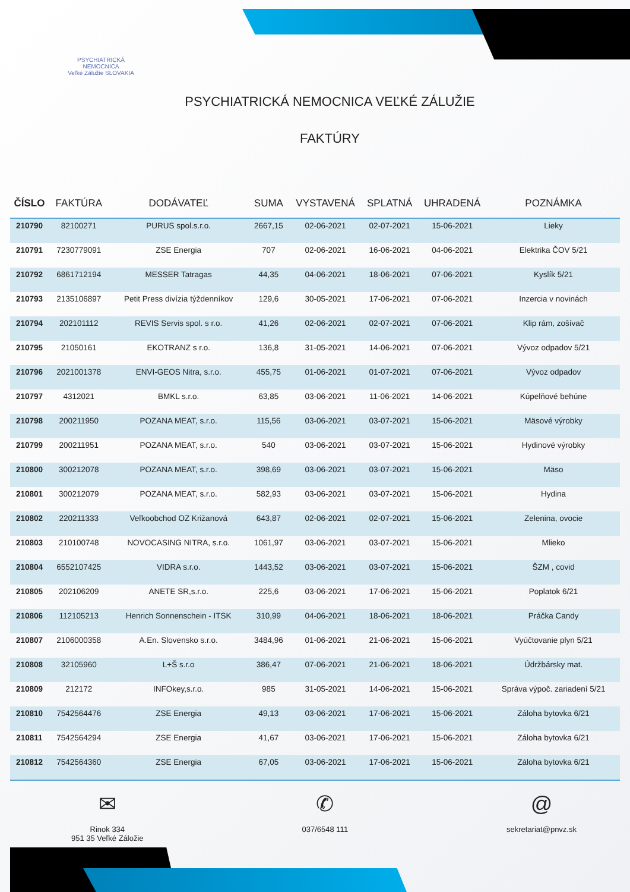PSYCHIATRICKÁ NEMOCNICA
Veľké Záluž­ie SLOVAKIA
PSYCHIATRICKÁ NEMOCNICA VEĽKÉ ZÁLUŽIE
FAKTÚRY
| ČÍSLO | FAKTÚRA | DODÁVATEĽ | SUMA | VYSTAVENÁ | SPLATNÁ | UHRADENÁ | POZNÁMKA |
| --- | --- | --- | --- | --- | --- | --- | --- |
| 210790 | 82100271 | PURUS spol.s.r.o. | 2667,15 | 02-06-2021 | 02-07-2021 | 15-06-2021 | Lieky |
| 210791 | 7230779091 | ZSE Energia | 707 | 02-06-2021 | 16-06-2021 | 04-06-2021 | Elektrika ČOV 5/21 |
| 210792 | 6861712194 | MESSER Tatragas | 44,35 | 04-06-2021 | 18-06-2021 | 07-06-2021 | Kyslík 5/21 |
| 210793 | 2135106897 | Petit Press divízia týždenníkov | 129,6 | 30-05-2021 | 17-06-2021 | 07-06-2021 | Inzercia v novinách |
| 210794 | 202101112 | REVIS Servis spol. s r.o. | 41,26 | 02-06-2021 | 02-07-2021 | 07-06-2021 | Klip rám, zošívač |
| 210795 | 21050161 | EKOTRANZ s r.o. | 136,8 | 31-05-2021 | 14-06-2021 | 07-06-2021 | Vývoz odpadov 5/21 |
| 210796 | 2021001378 | ENVI-GEOS Nitra, s.r.o. | 455,75 | 01-06-2021 | 01-07-2021 | 07-06-2021 | Vývoz odpadov |
| 210797 | 4312021 | BMKL s.r.o. | 63,85 | 03-06-2021 | 11-06-2021 | 14-06-2021 | Kúpelňové behúne |
| 210798 | 200211950 | POZANA MEAT, s.r.o. | 115,56 | 03-06-2021 | 03-07-2021 | 15-06-2021 | Mäsové výrobky |
| 210799 | 200211951 | POZANA MEAT, s.r.o. | 540 | 03-06-2021 | 03-07-2021 | 15-06-2021 | Hydinové výrobky |
| 210800 | 300212078 | POZANA MEAT, s.r.o. | 398,69 | 03-06-2021 | 03-07-2021 | 15-06-2021 | Mäso |
| 210801 | 300212079 | POZANA MEAT, s.r.o. | 582,93 | 03-06-2021 | 03-07-2021 | 15-06-2021 | Hydina |
| 210802 | 220211333 | Veľkoobchod OZ Križanová | 643,87 | 02-06-2021 | 02-07-2021 | 15-06-2021 | Zelenina, ovocie |
| 210803 | 210100748 | NOVOCASING NITRA, s.r.o. | 1061,97 | 03-06-2021 | 03-07-2021 | 15-06-2021 | Mlieko |
| 210804 | 6552107425 | VIDRA s.r.o. | 1443,52 | 03-06-2021 | 03-07-2021 | 15-06-2021 | ŠZM , covid |
| 210805 | 202106209 | ANETE SR,s.r.o. | 225,6 | 03-06-2021 | 17-06-2021 | 15-06-2021 | Poplatok 6/21 |
| 210806 | 112105213 | Henrich Sonnenschein - ITSK | 310,99 | 04-06-2021 | 18-06-2021 | 18-06-2021 | Práčka Candy |
| 210807 | 2106000358 | A.En. Slovensko s.r.o. | 3484,96 | 01-06-2021 | 21-06-2021 | 15-06-2021 | Vyúčtovanie plyn 5/21 |
| 210808 | 32105960 | L+Š s.r.o | 386,47 | 07-06-2021 | 21-06-2021 | 18-06-2021 | Údržbársky mat. |
| 210809 | 212172 | INFOkey,s.r.o. | 985 | 31-05-2021 | 14-06-2021 | 15-06-2021 | Správa výpoč. zariadení 5/21 |
| 210810 | 7542564476 | ZSE Energia | 49,13 | 03-06-2021 | 17-06-2021 | 15-06-2021 | Záloha bytovka 6/21 |
| 210811 | 7542564294 | ZSE Energia | 41,67 | 03-06-2021 | 17-06-2021 | 15-06-2021 | Záloha bytovka 6/21 |
| 210812 | 7542564360 | ZSE Energia | 67,05 | 03-06-2021 | 17-06-2021 | 15-06-2021 | Záloha bytovka 6/21 |
✉
Rinok 334
951 35 Veľké Záložie
✆
037/6548 111
@
sekretariat@pnvz.sk